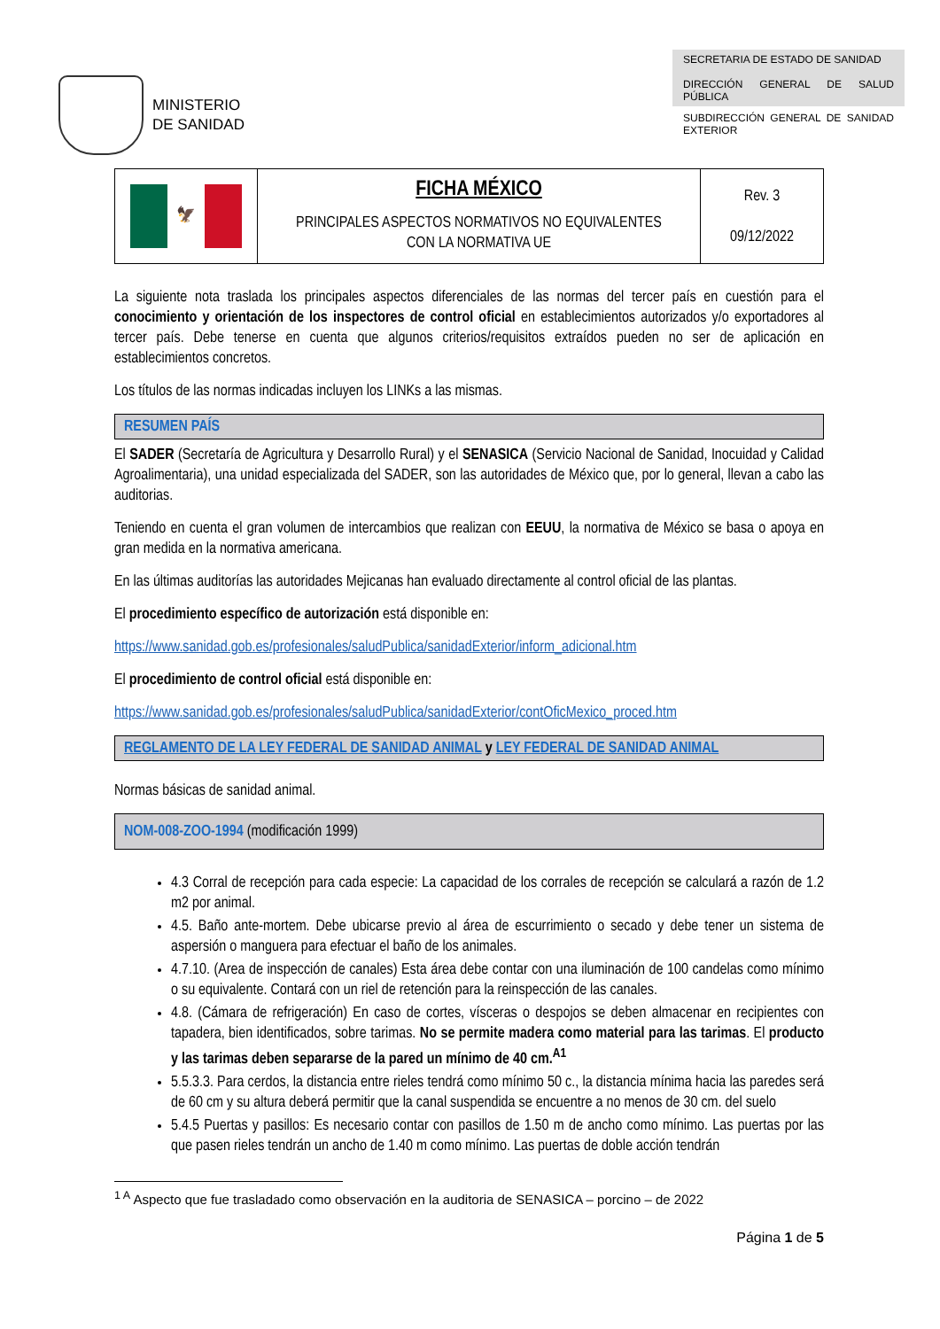MINISTERIO
DE SANIDAD
SECRETARIA DE ESTADO DE SANIDAD
DIRECCIÓN GENERAL DE SALUD PÚBLICA
SUBDIRECCIÓN GENERAL DE SANIDAD EXTERIOR
| 🦅 | FICHA MÉXICO PRINCIPALES ASPECTOS NORMATIVOS NO EQUIVALENTES CON LA NORMATIVA UE | Rev. 3 09/12/2022 |
La siguiente nota traslada los principales aspectos diferenciales de las normas del tercer país en cuestión para el conocimiento y orientación de los inspectores de control oficial en establecimientos autorizados y/o exportadores al tercer país. Debe tenerse en cuenta que algunos criterios/requisitos extraídos pueden no ser de aplicación en establecimientos concretos.
Los títulos de las normas indicadas incluyen los LINKs a las mismas.
RESUMEN PAÍS
El SADER (Secretaría de Agricultura y Desarrollo Rural) y el SENASICA (Servicio Nacional de Sanidad, Inocuidad y Calidad Agroalimentaria), una unidad especializada del SADER, son las autoridades de México que, por lo general, llevan a cabo las auditorias.
Teniendo en cuenta el gran volumen de intercambios que realizan con EEUU, la normativa de México se basa o apoya en gran medida en la normativa americana.
En las últimas auditorías las autoridades Mejicanas han evaluado directamente al control oficial de las plantas.
El procedimiento específico de autorización está disponible en:
https://www.sanidad.gob.es/profesionales/saludPublica/sanidadExterior/inform_adicional.htm
El procedimiento de control oficial está disponible en:
https://www.sanidad.gob.es/profesionales/saludPublica/sanidadExterior/contOficMexico_proced.htm
REGLAMENTO DE LA LEY FEDERAL DE SANIDAD ANIMAL y LEY FEDERAL DE SANIDAD ANIMAL
Normas básicas de sanidad animal.
NOM-008-ZOO-1994 (modificación 1999)
4.3 Corral de recepción para cada especie: La capacidad de los corrales de recepción se calculará a razón de 1.2 m2 por animal.
4.5. Baño ante-mortem. Debe ubicarse previo al área de escurrimiento o secado y debe tener un sistema de aspersión o manguera para efectuar el baño de los animales.
4.7.10. (Area de inspección de canales) Esta área debe contar con una iluminación de 100 candelas como mínimo o su equivalente. Contará con un riel de retención para la reinspección de las canales.
4.8. (Cámara de refrigeración) En caso de cortes, vísceras o despojos se deben almacenar en recipientes con tapadera, bien identificados, sobre tarimas. No se permite madera como material para las tarimas. El producto y las tarimas deben separarse de la pared un mínimo de 40 cm.<sup>A1</sup>
5.5.3.3. Para cerdos, la distancia entre rieles tendrá como mínimo 50 c., la distancia mínima hacia las paredes será de 60 cm y su altura deberá permitir que la canal suspendida se encuentre a no menos de 30 cm. del suelo
5.4.5 Puertas y pasillos: Es necesario contar con pasillos de 1.50 m de ancho como mínimo. Las puertas por las que pasen rieles tendrán un ancho de 1.40 m como mínimo. Las puertas de doble acción tendrán
<sup>1 A</sup> Aspecto que fue trasladado como observación en la auditoria de SENASICA – porcino – de 2022
Página 1 de 5